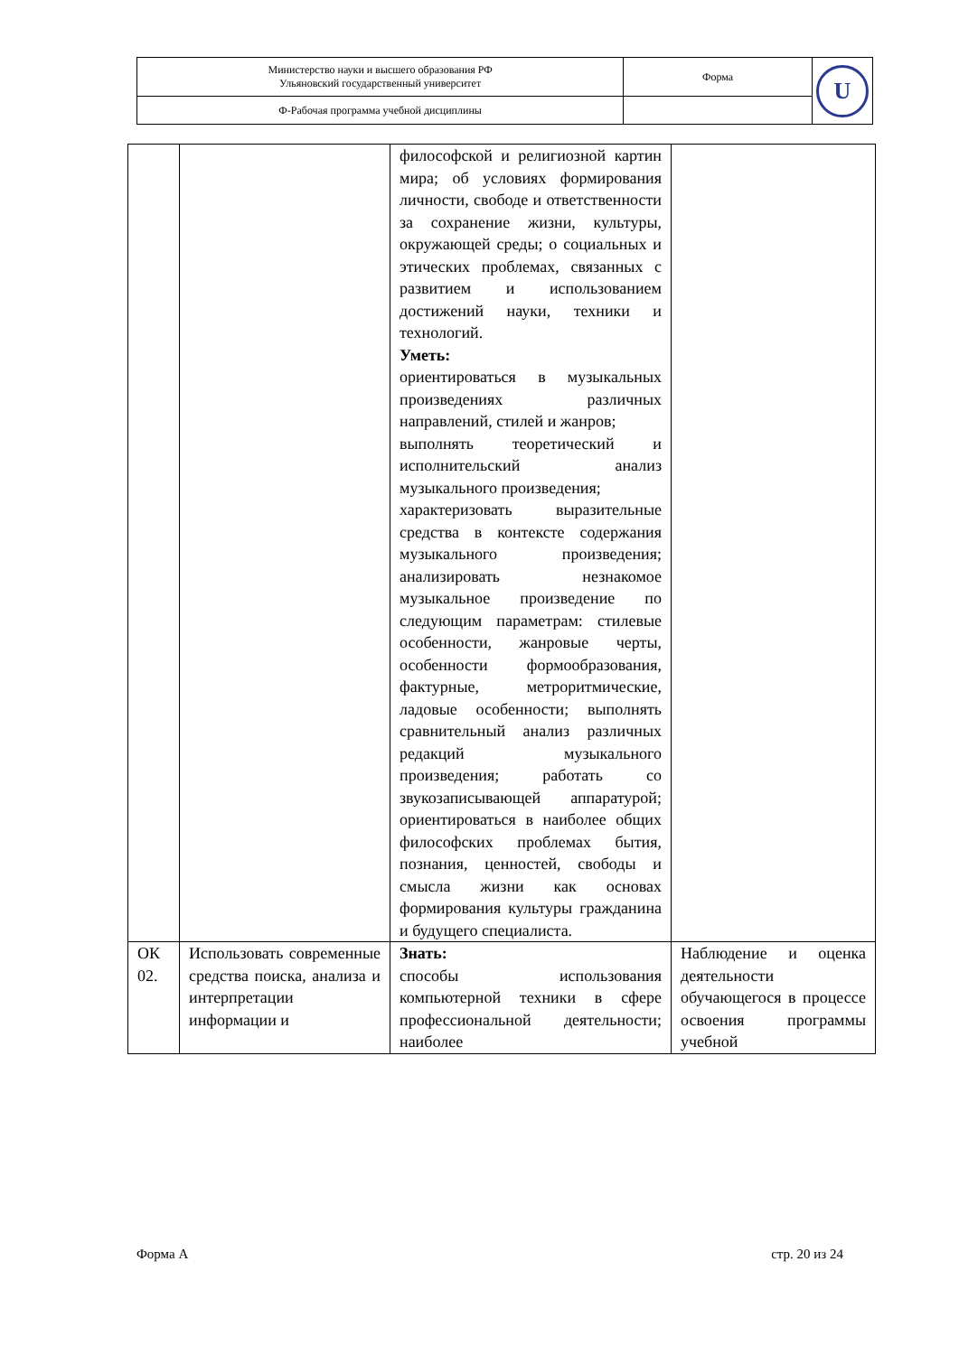| Министерство науки и высшего образования РФ Ульяновский государственный университет | Форма | U |
| Ф-Рабочая программа учебной дисциплины | | |
| | | философской и религиозной картин мира; об условиях формирования личности, свободе и ответственности за сохранение жизни, культуры, окружающей среды; о социальных и этических проблемах, связанных с развитием и использованием достижений науки, техники и технологий. Уметь: ориентироваться в музыкальных произведениях различных направлений, стилей и жанров; выполнять теоретический и исполнительский анализ музыкального произведения; характеризовать выразительные средства в контексте содержания музыкального произведения; анализировать незнакомое музыкальное произведение по следующим параметрам: стилевые особенности, жанровые черты, особенности формообразования, фактурные, метроритмические, ладовые особенности; выполнять сравнительный анализ различных редакций музыкального произведения; работать со звукозаписывающей аппаратурой; ориентироваться в наиболее общих философских проблемах бытия, познания, ценностей, свободы и смысла жизни как основах формирования культуры гражданина и будущего специалиста. | |
| ОК 02. | Использовать современные средства поиска, анализа и интерпретации информации и | Знать: способы использования компьютерной техники в сфере профессиональной деятельности; наиболее | Наблюдение и оценка деятельности обучающегося в процессе освоения программы учебной |
Форма А стр. 20 из 24